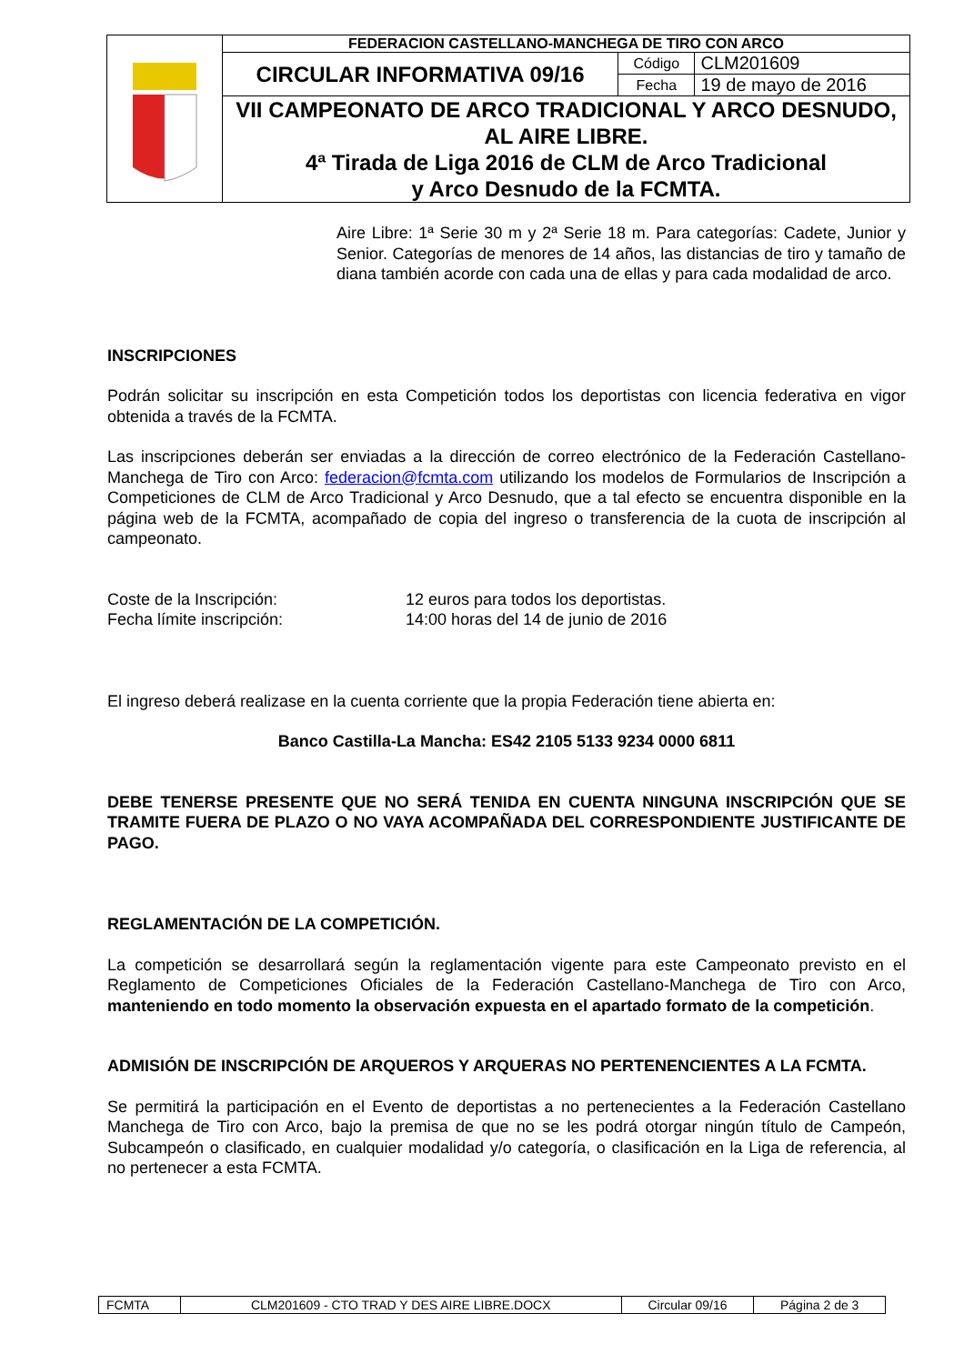| | FEDERACION CASTELLANO-MANCHEGA DE TIRO CON ARCO | | |
| | CIRCULAR INFORMATIVA 09/16 | Código | CLM201609 |
| | | Fecha | 19 de mayo de 2016 |
| | VII CAMPEONATO DE ARCO TRADICIONAL Y ARCO DESNUDO, AL AIRE LIBRE. 4ª Tirada de Liga 2016 de CLM de Arco Tradicional y Arco Desnudo de la FCMTA. | | |
Aire Libre: 1ª Serie 30 m y 2ª Serie 18 m. Para categorías: Cadete, Junior y Senior. Categorías de menores de 14 años, las distancias de tiro y tamaño de diana también acorde con cada una de ellas y para cada modalidad de arco.
INSCRIPCIONES
Podrán solicitar su inscripción en esta Competición todos los deportistas con licencia federativa en vigor obtenida a través de la FCMTA.
Las inscripciones deberán ser enviadas a la dirección de correo electrónico de la Federación Castellano-Manchega de Tiro con Arco: federacion@fcmta.com utilizando los modelos de Formularios de Inscripción a Competiciones de CLM de Arco Tradicional y Arco Desnudo, que a tal efecto se encuentra disponible en la página web de la FCMTA, acompañado de copia del ingreso o transferencia de la cuota de inscripción al campeonato.
| Coste de la Inscripción: | 12 euros para todos los deportistas. |
| Fecha límite inscripción: | 14:00 horas del 14 de junio de 2016 |
El ingreso deberá realizase en la cuenta corriente que la propia Federación tiene abierta en:
Banco Castilla-La Mancha: ES42 2105 5133 9234 0000 6811
DEBE TENERSE PRESENTE QUE NO SERÁ TENIDA EN CUENTA NINGUNA INSCRIPCIÓN QUE SE TRAMITE FUERA DE PLAZO O NO VAYA ACOMPAÑADA DEL CORRESPONDIENTE JUSTIFICANTE DE PAGO.
REGLAMENTACIÓN DE LA COMPETICIÓN.
La competición se desarrollará según la reglamentación vigente para este Campeonato previsto en el Reglamento de Competiciones Oficiales de la Federación Castellano-Manchega de Tiro con Arco, manteniendo en todo momento la observación expuesta en el apartado formato de la competición.
ADMISIÓN DE INSCRIPCIÓN DE ARQUEROS Y ARQUERAS NO PERTENENCIENTES A LA FCMTA.
Se permitirá la participación en el Evento de deportistas a no pertenecientes a la Federación Castellano Manchega de Tiro con Arco, bajo la premisa de que no se les podrá otorgar ningún título de Campeón, Subcampeón o clasificado, en cualquier modalidad y/o categoría, o clasificación en la Liga de referencia, al no pertenecer a esta FCMTA.
| FCMTA | CLM201609 - CTO TRAD Y DES AIRE LIBRE.DOCX | Circular 09/16 | Página 2 de 3 |